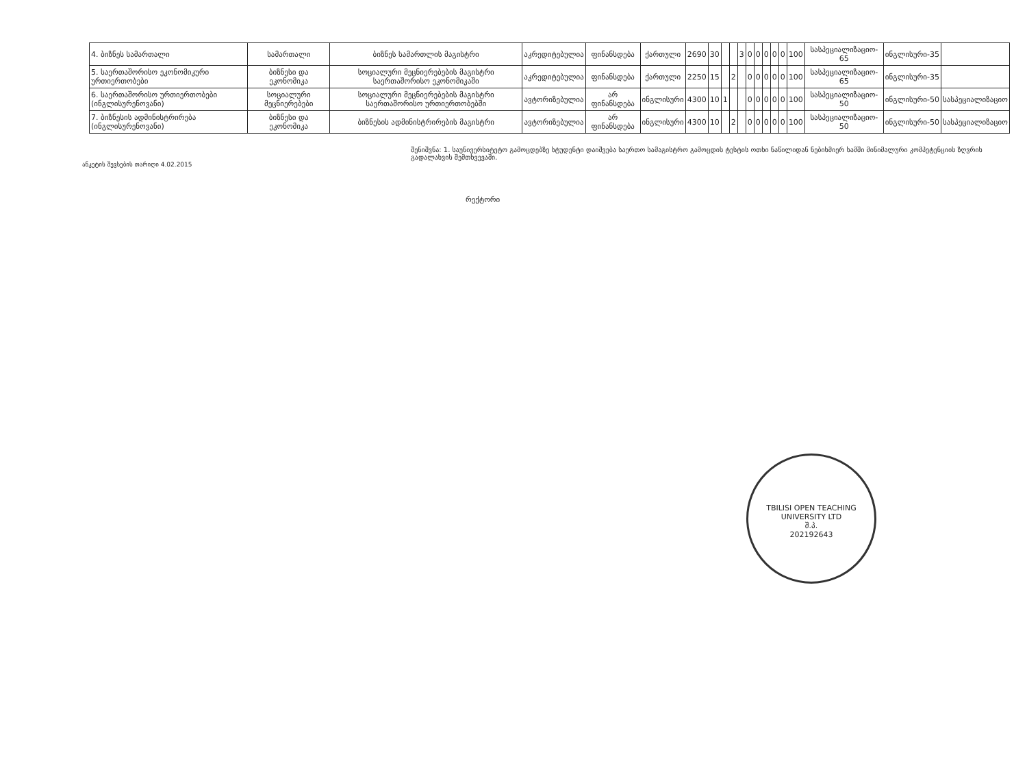| 4. ბიზნეს სამართალი | სამართალი | ბიზნეს სამართლის მაგისტრი | აკრედიტებულია | ფინანსდება | ქართული | 2690 | 30 | | | 3 | 0 | 0 | 0 | 0 | 0 | 100 | სასპეციალიზაციო- 65 | ინგლისური-35 | |
| 5. საერთაშორისო ეკონომიკური ურთიერთობები | ბიზნესი და ეკონომიკა | სოციალური მეცნიერებების მაგისტრი საერთაშორისო ეკონომიკაში | აკრედიტებულია | ფინანსდება | ქართული | 2250 | 15 | | 2 | | 0 | 0 | 0 | 0 | 0 | 100 | სასპეციალიზაციო- 65 | ინგლისური-35 | |
| 6. საერთაშორისო ურთიერთობები (ინგლისურენოვანი) | სოციალური მეცნიერებები | სოციალური მეცნიერებების მაგისტრი საერთაშორისო ურთიერთობებში | ავტორიზებულია | არ ფინანსდება | ინგლისური | 4300 | 10 | 1 | | | 0 | 0 | 0 | 0 | 0 | 100 | სასპეციალიზაციო- 50 | ინგლისური-50 | სასპეციალიზაციო |
| 7. ბიზნესის ადმინისტრირება (ინგლისურენოვანი) | ბიზნესი და ეკონომიკა | ბიზნესის ადმინისტრირების მაგისტრი | ავტორიზებულია | არ ფინანსდება | ინგლისური | 4300 | 10 | | 2 | | 0 | 0 | 0 | 0 | 0 | 100 | სასპეციალიზაციო- 50 | ინგლისური-50 | სასპეციალიზაციო |
შენიშვნა: 1. საუნივერსიტეტო გამოცდებზე სტუდენტი დაიშვება საერთო სამაგისტრო გამოცდის ტესტის ოთხი ნაწილიდან ნებისმიერ სამში მინიმალური კომპეტენციის ზღვრის გადალახვის შემთხვევაში.
ანკეტის შევსების თარიღი 4.02.2015
რექტორი
TBILISI OPEN TEACHING UNIVERSITY LTD
შ.პ.
202192643